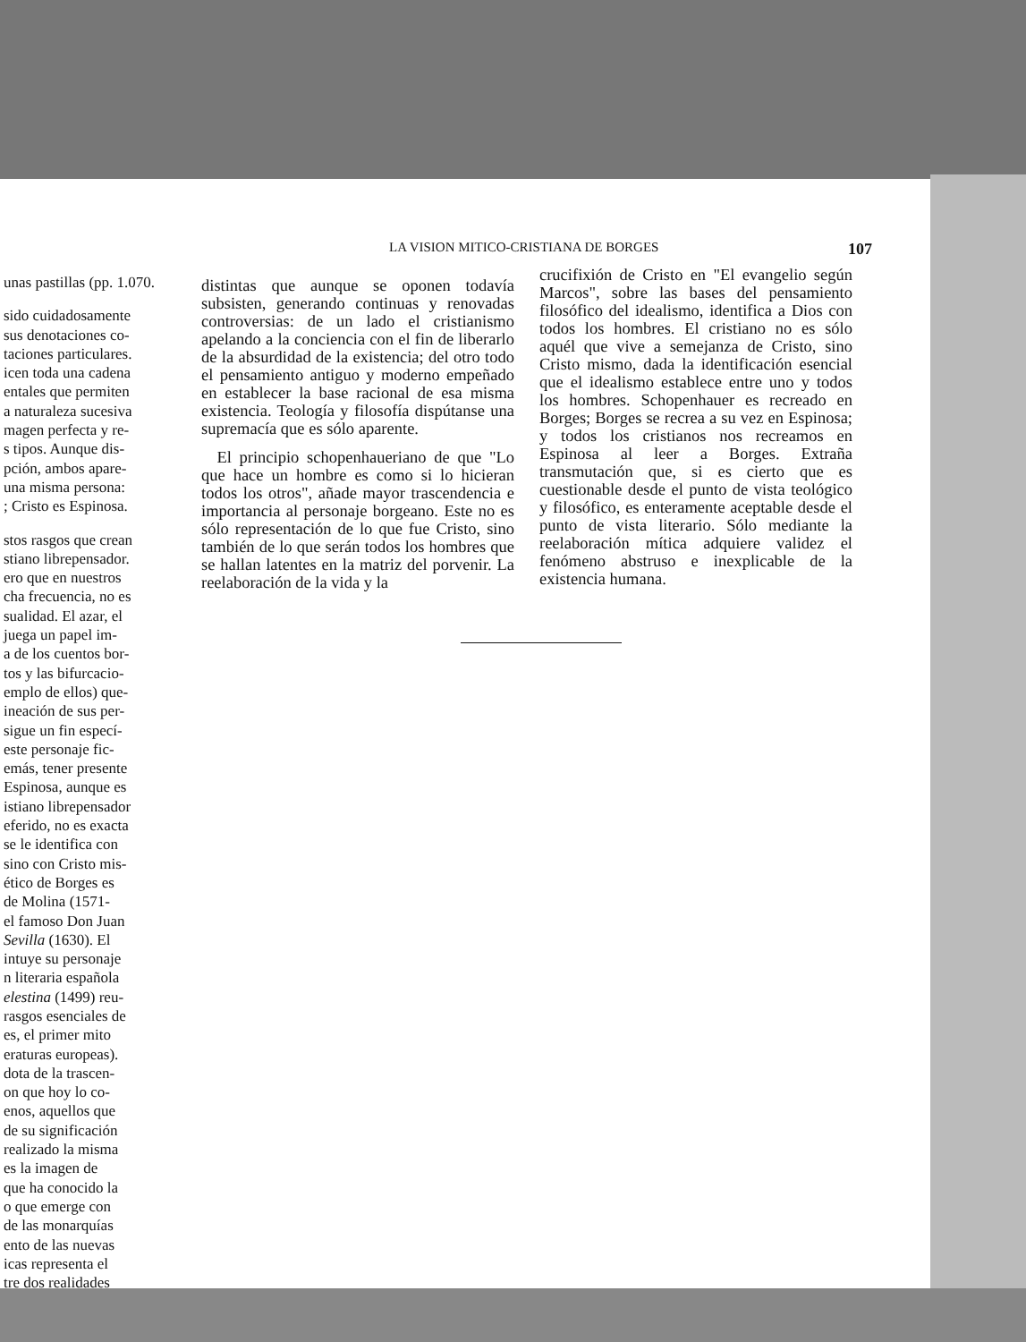unas pastillas (pp. 1.070.
sido cuidadosamente
sus denotaciones co-
taciones particulares.
icen toda una cadena
entales que permiten
a naturaleza sucesiva
magen perfecta y re-
s tipos. Aunque dis-
pción, ambos apare-
una misma persona:
; Cristo es Espinosa.
stos rasgos que crean
stiano librepensador.
ero que en nuestros
cha frecuencia, no es
sualidad. El azar, el
juega un papel im-
a de los cuentos bor-
tos y las bifurcacio-
emplo de ellos) que-
ineación de sus per-
sigue un fin especí-
este personaje fic-
emás, tener presente
Espinosa, aunque es
istiano librepensador
eferido, no es exacta
se le identifica con
sino con Cristo mis-
ético de Borges es
de Molina (1571-
el famoso Don Juan
Sevilla (1630). El
intuye su personaje
n literaria española
elestina (1499) reu-
rasgos esenciales de
es, el primer mito
eraturas europeas).
dota de la trascen-
on que hoy lo co-
enos, aquellos que
de su significación
realizado la misma
es la imagen de
que ha conocido la
o que emerge con
de las monarquías
ento de las nuevas
icas representa el
tre dos realidades
LA VISION MITICO-CRISTIANA DE BORGES 107
distintas que aunque se oponen todavía subsisten, generando continuas y renovadas controversias: de un lado el cristianismo apelando a la conciencia con el fin de liberarlo de la absurdidad de la existencia; del otro todo el pensamiento antiguo y moderno empeñado en establecer la base racional de esa misma existencia. Teología y filosofía dispútanse una supremacía que es sólo aparente.
El principio schopenhaueriano de que "Lo que hace un hombre es como si lo hicieran todos los otros", añade mayor trascendencia e importancia al personaje borgeano. Este no es sólo representación de lo que fue Cristo, sino también de lo que serán todos los hombres que se hallan latentes en la matriz del porvenir. La reelaboración de la vida y la
crucifixión de Cristo en "El evangelio según Marcos", sobre las bases del pensamiento filosófico del idealismo, identifica a Dios con todos los hombres. El cristiano no es sólo aquél que vive a semejanza de Cristo, sino Cristo mismo, dada la identificación esencial que el idealismo establece entre uno y todos los hombres. Schopenhauer es recreado en Borges; Borges se recrea a su vez en Espinosa; y todos los cristianos nos recreamos en Espinosa al leer a Borges. Extraña transmutación que, si es cierto que es cuestionable desde el punto de vista teológico y filosófico, es enteramente aceptable desde el punto de vista literario. Sólo mediante la reelaboración mítica adquiere validez el fenómeno abstruso e inexplicable de la existencia humana.